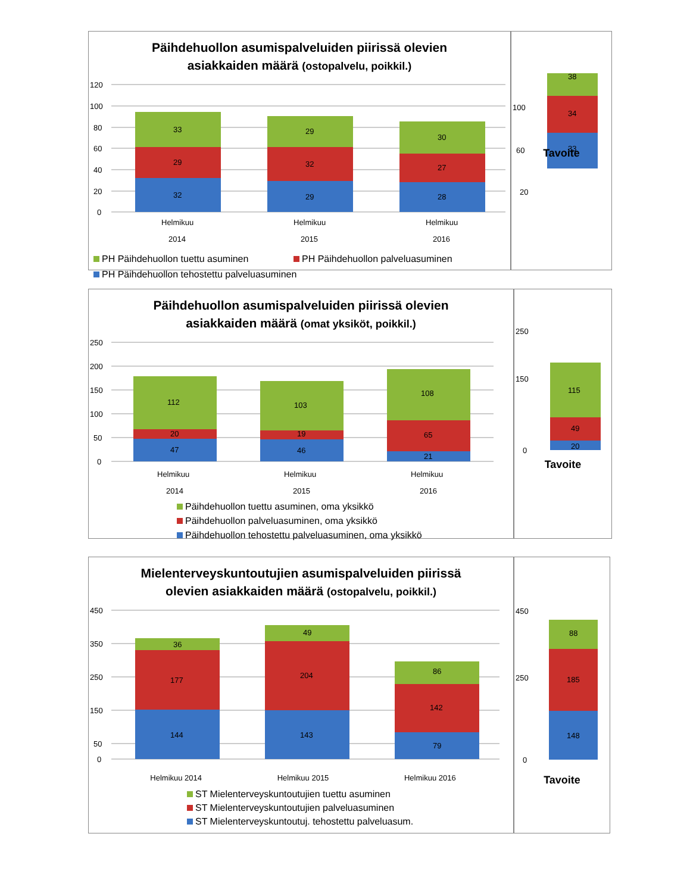Päihdehuollon asumispalveluiden piirissä olevien
asiakkaiden määrä (ostopalvelu, poikkil.)
120
100
80
60
40
20
0
32
29
33
29
32
29
28
27
30
Helmikuu
2014
Helmikuu
2015
Helmikuu
2016
PH Päihdehuollon tuettu asuminen PH Päihdehuollon palveluasuminen
PH Päihdehuollon tehostettu palveluasuminen
100
60
20
33
34
38
Tavoite
Päihdehuollon asumispalveluiden piirissä olevien
asiakkaiden määrä (omat yksiköt, poikkil.)
250
200
150
100
50
0
47
20
112
46
19
103
21
65
108
Helmikuu
2014
Helmikuu
2015
Helmikuu
2016
Päihdehuollon tuettu asuminen, oma yksikkö
Päihdehuollon palveluasuminen, oma yksikkö
Päihdehuollon tehostettu palveluasuminen, oma yksikkö
250
150
0
20
49
115
Tavoite
Mielenterveyskuntoutujien asumispalveluiden piirissä
olevien asiakkaiden määrä (ostopalvelu, poikkil.)
450
350
250
150
50
0
144
177
36
143
204
49
79
142
86
Helmikuu 2014 Helmikuu 2015 Helmikuu 2016
ST Mielenterveyskuntoutujien tuettu asuminen
ST Mielenterveyskuntoutujien palveluasuminen
ST Mielenterveyskuntoutuj. tehostettu palveluasum.
450
250
0
148
185
88
Tavoite